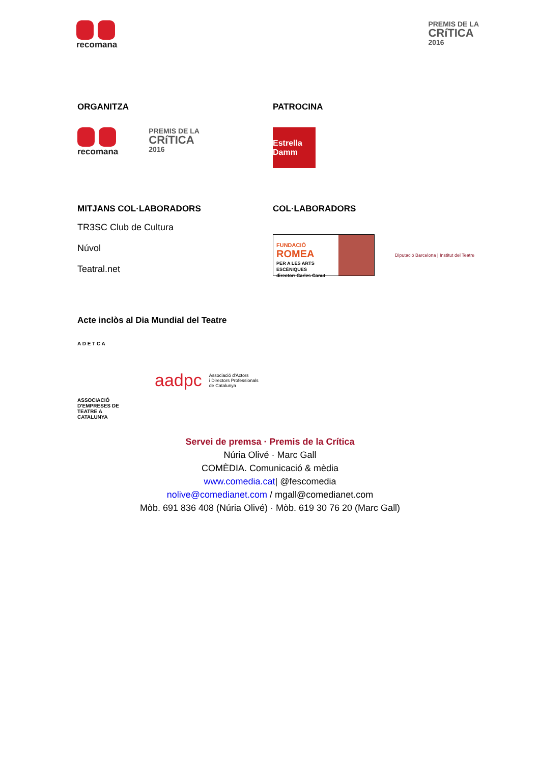recomana
PREMIS DE LA
CRíTICA
2016
ORGANITZA
recomana
PREMIS DE LA
CRíTICA
2016
PATROCINA
Estrella Damm
MITJANS COL·LABORADORS
TR3SC Club de Cultura
Núvol
Teatral.net
COL·LABORADORS
FUNDACIÓ
ROMEA
PER A LES ARTS ESCÈNIQUES
director: Carles Canut
Diputació Barcelona | Institut del Teatre
Acte inclòs al Dia Mundial del Teatre
A D E T C A
ASSOCIACIÓ D'EMPRESES DE TEATRE A CATALUNYA
aadpc Associació d'Actors
i Directors Professionals
de Catalunya
Servei de premsa · Premis de la Crítica
Núria Olivé · Marc Gall
COMÈDIA. Comunicació & mèdia
www.comedia.cat| @fescomedia
nolive@comedianet.com / mgall@comedianet.com
Mòb. 691 836 408 (Núria Olivé) · Mòb. 619 30 76 20 (Marc Gall)